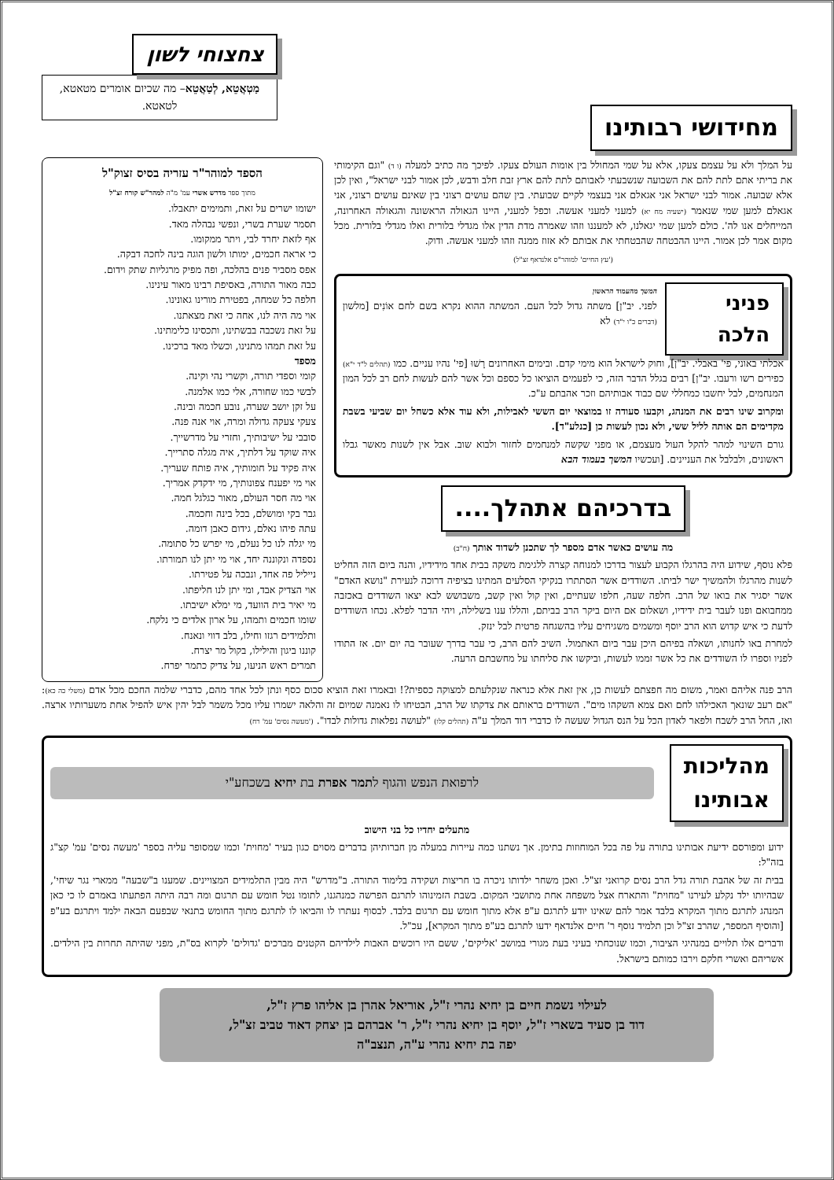מחידושי רבותינו
צחצוחי לשון
מַטְאֲטֵא, לְטַאֲטֵא– מה שכיום אומרים מטאטא, לטאטא.
על המלך ולא על עצמם צעקו, אלא על שמי המחולל בין אומות העולם צעקו. לפיכך מה כתיב למעלה (ו ד) "וגם הקימותי את בריתי אתם לתת להם את השבועה שנשבעתי לאבותם לתת להם ארץ זבת חלב ודבש, לכן אמור לבני ישראל", ואין לכן אלא שבועה. אמור לבני ישראל אני אגאלם אני בעצמי לקיים שבועתי. בין שהם עושים רצוני בין שאינם עושים רצוני, אני אגאלם למען שמי שנאמר (ישעיה מח יא) למעני למעני אעשה. וכפל למעני, היינו הגאולה הראשונה והגאולה האחרונה, המייחלים אנו לה'. כולם למען שמי יגאלנו, לא למעננו וזהו שאמרה מדת הדין אלו מגדלי בלורית ואלו מגדלי בלורית. מכל מקום אמר לכן אמור. היינו ההבטחה שהבטחתי את אבותם לא אזוז ממנה וזהו למעני אעשה. ודוק.
('עץ החיים' למוהר"ס אלנדאף זצ"ל)
פניני הלכה
המשך מהעמוד הראשון
לפני. יב"ן] משתה גדול לכל העם. המשתה ההוא נקרא בשם לחם אוֹנִים [מלשון (דברים כ"ו י"ד) לא
אכלתי באוני, פי' באבלי. יב"ן], וחוק לישראל הוא מימי קדם. ובימים האחרונים רָשׁוּ [פי' נהיו עניים. כמו (תהלים ל"ד י"א) כפירים רשו ורעבו. יב"ן] רבים בגלל הדבר הזה, כי לפעמים הוציאו כל כספם וכל אשר להם לעשות לחם רב לכל המון המנחמים, לבל יחשבו כמחללי שם כבוד אבותיהם וזכר אהבתם ע"כ.
ומקרוב שינו רבים את המנהג, וקבעו סעודה זו במוצאי יום הששי לאבילות, ולא עוד אלא כשחל יום שביעי בשבת מקדימים הם אותה לליל ששי, ולא נכון לעשות כן [כנלע"ד].
גורם השינוי למהר להקל העול מעצמם, או מפני שקשה למנחמים לחזור ולבוא שוב. אבל אין לשנות מאשר גבלו ראשונים, ולבלבל את העניינים. [ועכשיו המשך בעמוד הבא
בדרכיהם אתהלך....
מה עושים כאשר אדם מספר לך שתכנן לשדוד אותך (ח"ב)
פלא נוסף, שידוע היה בהרגלו הקבוע לעצור בדרכו למנוחה קצרה ללגימת משקה בבית אחד מידידיו, והנה ביום הזה החליט לשנות מהרגלו ולהמשיך ישר לביתו. השודדים אשר הסתתרו בנקיקי הסלעים המתינו בציפיה דרוכה לנעירת "נושא האדם" אשר יסגיר את בואו של הרב. חלפה שעה, חלפו שעתיים, ואין קול ואין קשב, משבושש לבא יצאו השודדים באכזבה ממחבואם ופנו לעבר בית ידידיו, ושאלום אם היום ביקר הרב בביתם, והללו ענו בשלילה, ויהי הדבר לפלא. נכחו השודדים לדעת כי איש קדוש הוא הרב יוסף ומשמים משגיחים עליו בהשגחה פרטית לבל ינזק.
למחרת באו לחנותו, ושאלה בפיהם היכן עבר ביום האתמול. השיב להם הרב, כי עבר בדרך שעובר בה יום יום. אז התודו לפניו וספרו לו השודדים את כל אשר זממו לעשות, וביקשו את סליחתו על מחשבתם הרעה.
הספד למוהר"ר עזריה בסיס זצוק"ל
מתוך ספר מדרש אשרי עמ' מ"ה למהר"ש קורח זצ"ל
ישומו ישרים על זאת, ותמימים יתאבלו.
תסמר שערת בשרי, ונפשי נבהלה מאד.
אף לזאת יחרד לבי, ויתר ממקומו.
כי אראה חכמים, ימותו ולשון הוגה בינה לחכה דבקה.
אפס מסביר פנים בהלכה, ופה מפיק מרגליות שתק וידום.
כבה מאור התורה, באסיפת רבינו מאור עינינו.
חלפה כל שמחה, בפטירת מורינו גאונינו.
אוי מה היה לנו, אחה כי זאת מצאתנו.
על זאת נשכבה בבשתינו, ותכסינו כלימתינו.
על זאת תמהו מתנינו, וכשלו מאד ברכינו.
מספד
קומי וספדי תורה, וקשרי נהי וקינה.
לבשי כמו שחורה, אלי כמו אלמנה.
על זקן יושב שערה, נובע חכמה ובינה.
צעקי צעקה גדולה ומרה, אוי אנה פנה.
סובבי על ישיבותיך, וחזרי על מדרשייך.
איה שוקד על דלתיך, איה מגלה סתרייך.
איה פקיד על חומותיך, איה פותח שעריך.
אוי מי יפענח צפונותיך, מי ידקדק אמריך.
אוי מה חסר העולם, מאור כגלגל חמה.
גבר בקי ומושלם, בכל בינה וחכמה.
עתה פיהו נאלם, גידום כאבן דומה.
מי יגלה לנו כל נעלם, מי יפרש כל סתומה.
נספדה ונקוננה יחד, אוי מי יתן לנו תמורתו.
נייליל פה אחד, ונבכה על פטירתו.
אוי הצדיק אבד, ומי יתן לנו חליפתו.
מי יאיר בית הוועד, מי ימלא ישיבתו.
שומו חכמים ותמהו, על ארון אלדים כי נלקח.
ותלמידים רגזו וחילו, בלב דווי ונאנח.
קוננו ביגון והילילו, בקול מר יצרח.
תמרים ראש הניעו, על צדיק כתמר יפרח.
הרב פנה אליהם ואמר, משום מה חפצתם לעשות כן, אין זאת אלא כנראה שנקלעתם למצוקה כספית?! ובאמרו זאת הוציא סכום כסף ונתן לכל אחד מהם, כדברי שלמה החכם מכל אדם (משלי כה כא): "אם רעב שונאך האכילהו לחם ואם צמא השקהו מים". השודדים בראותם את צדקתו של הרב, הבטיחו לו נאמנה שמיום זה והלאה ישמרו עליו מכל משמר לבל יהין איש להפיל אחת משערותיו ארצה. ואז, החל הרב לשבח ולפאר לאדון הכל על הנס הגדול שעשה לו כדברי דוד המלך ע"ה (תהלים קלו) "לעושה נפלאות גדולות לבדו". ('מעשה נסים' עמ' רח)
מהליכות
אבותינו
לרפואת הנפש והגוף לתמר אפרת בת יחיא בשכחע"י
מתעלים יחדיו כל בני הישוב
ידוע ומפורסם ידיעת אבותינו בתורה על פה בכל המוחוזות בתימן. אך נשתנו כמה עיירות במעלה מן חברותיהן בדברים מסוים כגון בעיר 'מחוית' וכמו שמסופר עליה בספר 'מעשה נסים' עמ' קצ"ג בזה"ל:
בבית זה של אהבת תורה גדל הרב נסים קרואני זצ"ל. ואכן משחר ילדותו ניכרה בו חריצות ושקידה בלימוד התורה. ב"מדרש" היה מבין התלמידים המצויינים. שמענו ב"שבעה" ממארי נגר שיחי', שבהיותו ילד נקלע לעירנו "מחוית" והתארח אצל משפחה אחת מתושבי המקום. בשבת הזמינוהו לתרגם הפרשה כמנהגנו, לתומו נטל חומש עם תרגום ומה רבה היתה הפתעתו באמרם לו כי כאן המנהג לתרגם מתוך המקרא בלבד אמר להם שאינו יודע לתרגם ע"פ אלא מתוך חומש עם תרגום בלבד. לבסוף נעתרו לו והביאו לו לתרגם מתוך החומש בתנאי שבפעם הבאה ילמד ויתרגם בע"פ [והוסיף המספר, שהרב זצ"ל וכן תלמיד נוסף ר' חיים אלנדאף ידעו לתרגם בע"פ מתוך המקרא], עכ"ל.
ודברים אלו תלויים במנהיגי הציבור, וכמו שנוכחתי בעיני בעת מגורי במושב 'אליקים', ששם היו רוכשים האבות לילדיהם הקטנים מברכים 'גדולים' לקרוא בס"ת, מפני שהיתה תחרות בין הילדים. אשריהם ואשרי חלקם וירבו כמותם בישראל.
לעילוי נשמת חיים בן יחיא נהרי ז"ל, אוריאל אהרן בן אליהו פרץ ז"ל,
דוד בן סעיד בשארי ז"ל, יוסף בן יחיא נהרי ז"ל, ר' אברהם בן יצחק דאוד טביב זצ"ל,
יפה בת יחיא נהרי ע"ה, תנצב"ה